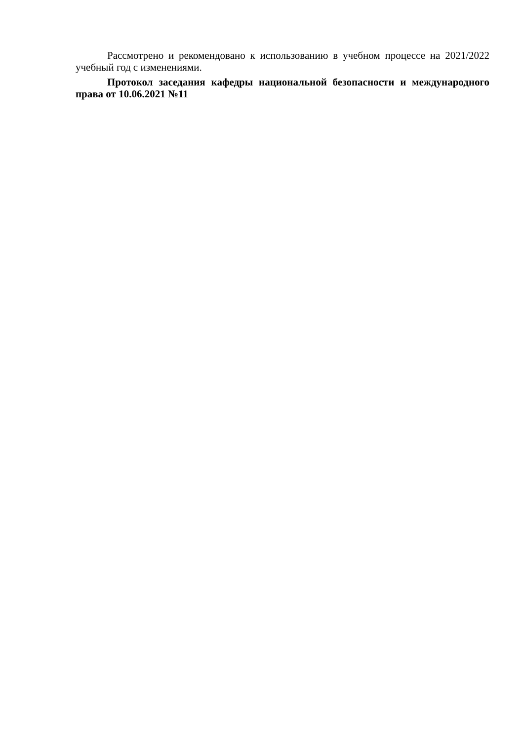Рассмотрено и рекомендовано к использованию в учебном процессе на 2021/2022 учебный год с изменениями.
Протокол заседания кафедры национальной безопасности и международного права от 10.06.2021 №11